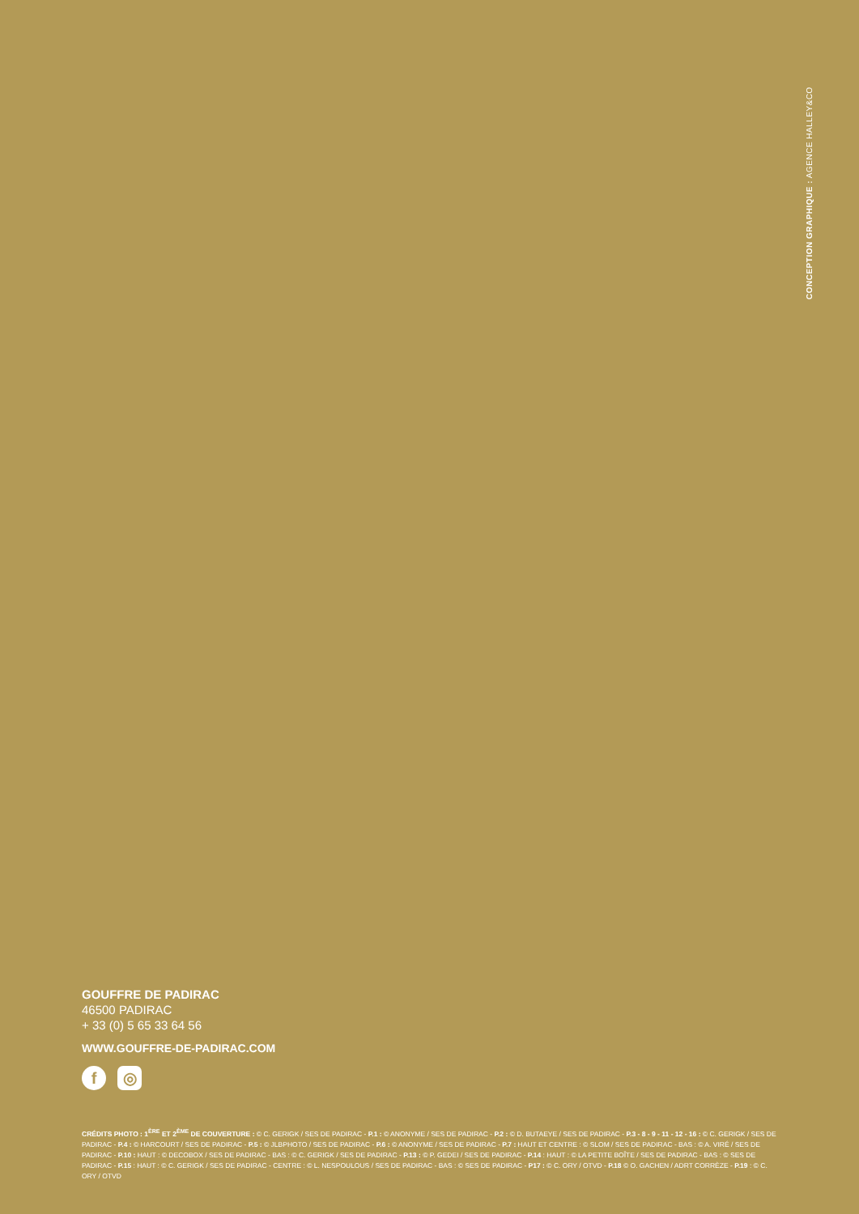CONCEPTION GRAPHIQUE : AGENCE HALLEY&CO
GOUFFRE DE PADIRAC
46500 PADIRAC
+ 33 (0) 5 65 33 64 56
WWW.GOUFFRE-DE-PADIRAC.COM
f ◎
CRÉDITS PHOTO : 1<sup>ÈRE</sup> ET 2<sup>ÈME</sup> DE COUVERTURE : © C. GERIGK / SES DE PADIRAC - P.1 : © ANONYME / SES DE PADIRAC - P.2 : © D. BUTAEYE / SES DE PADIRAC - P.3 - 8 - 9 - 11 - 12 - 16 : © C. GERIGK / SES DE PADIRAC - P.4 : © HARCOURT / SES DE PADIRAC - P.5 : © JLBPHOTO / SES DE PADIRAC - P.6 : © ANONYME / SES DE PADIRAC - P.7 : HAUT ET CENTRE : © SLOM / SES DE PADIRAC - BAS : © A. VIRÉ / SES DE PADIRAC - P.10 : HAUT : © DECOBOX / SES DE PADIRAC - BAS : © C. GERIGK / SES DE PADIRAC - P.13 : © P. GEDEI / SES DE PADIRAC - P.14 : HAUT : © LA PETITE BOÎTE / SES DE PADIRAC - BAS : © SES DE PADIRAC - P.15 : HAUT : © C. GERIGK / SES DE PADIRAC - CENTRE : © L. NESPOULOUS / SES DE PADIRAC - BAS : © SES DE PADIRAC - P17 : © C. ORY / OTVD - P.18 © O. GACHEN / ADRT CORRÈZE - P.19 : © C. ORY / OTVD